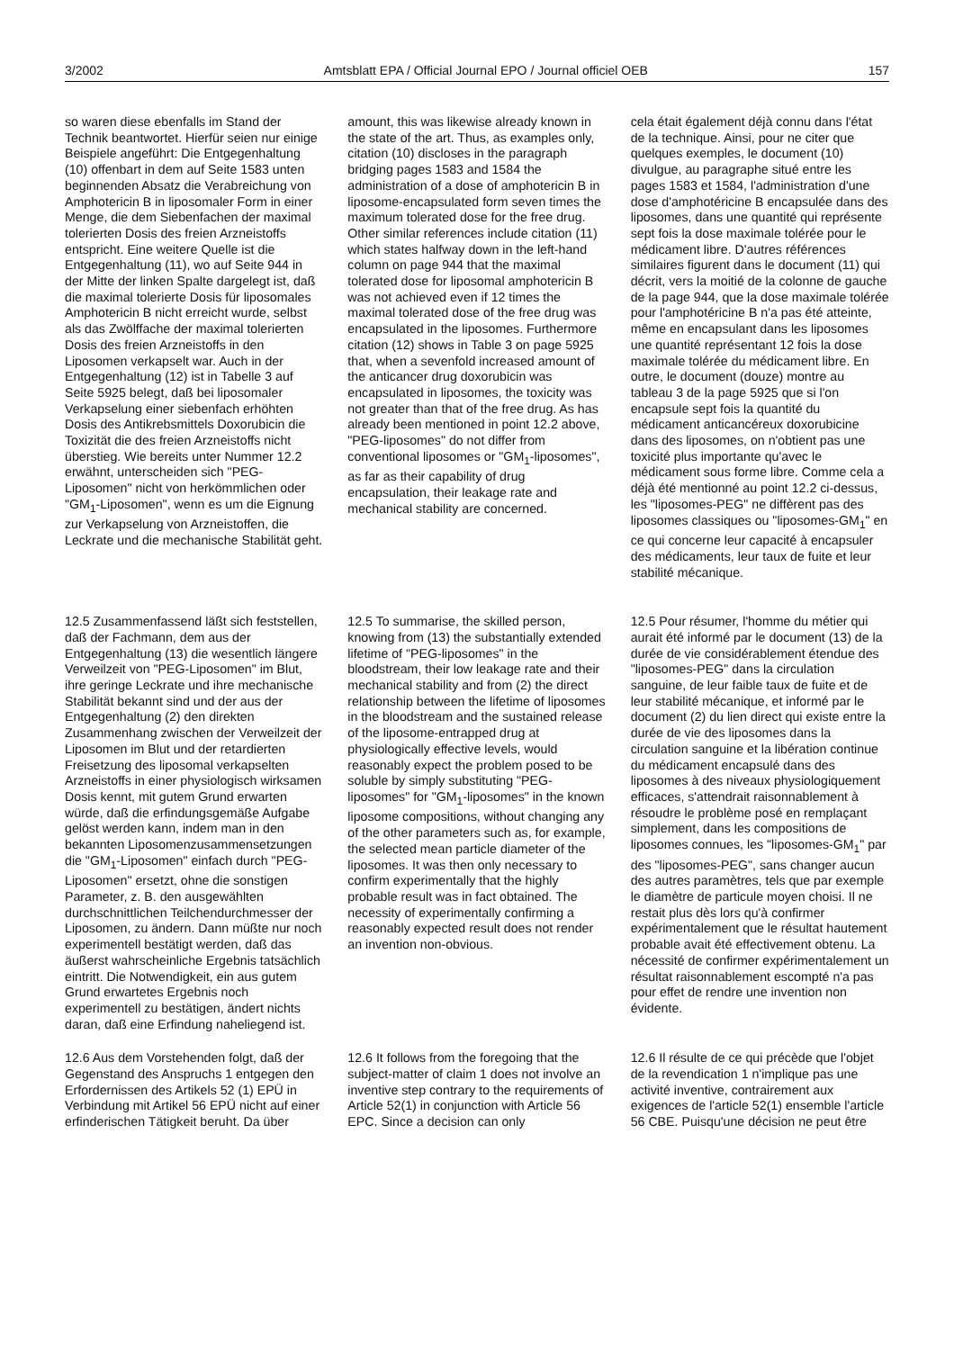3/2002 Amtsblatt EPA / Official Journal EPO / Journal officiel OEB 157
so waren diese ebenfalls im Stand der Technik beantwortet. Hierfür seien nur einige Beispiele angeführt: Die Entgegenhaltung (10) offenbart in dem auf Seite 1583 unten beginnenden Absatz die Verabreichung von Amphotericin B in liposomaler Form in einer Menge, die dem Siebenfachen der maximal tolerierten Dosis des freien Arzneistoffs entspricht. Eine weitere Quelle ist die Entgegenhaltung (11), wo auf Seite 944 in der Mitte der linken Spalte dargelegt ist, daß die maximal tolerierte Dosis für liposomales Amphotericin B nicht erreicht wurde, selbst als das Zwölffache der maximal tolerierten Dosis des freien Arzneistoffs in den Liposomen verkapselt war. Auch in der Entgegenhaltung (12) ist in Tabelle 3 auf Seite 5925 belegt, daß bei liposomaler Verkapselung einer siebenfach erhöhten Dosis des Antikrebsmittels Doxorubicin die Toxizität die des freien Arzneistoffs nicht überstieg. Wie bereits unter Nummer 12.2 erwähnt, unterscheiden sich "PEG-Liposomen" nicht von herkömmlichen oder "GM<sub>1</sub>-Liposomen", wenn es um die Eignung zur Verkapselung von Arzneistoffen, die Leckrate und die mechanische Stabilität geht.
amount, this was likewise already known in the state of the art. Thus, as examples only, citation (10) discloses in the paragraph bridging pages 1583 and 1584 the administration of a dose of amphotericin B in liposome-encapsulated form seven times the maximum tolerated dose for the free drug. Other similar references include citation (11) which states halfway down in the left-hand column on page 944 that the maximal tolerated dose for liposomal amphotericin B was not achieved even if 12 times the maximal tolerated dose of the free drug was encapsulated in the liposomes. Furthermore citation (12) shows in Table 3 on page 5925 that, when a sevenfold increased amount of the anticancer drug doxorubicin was encapsulated in liposomes, the toxicity was not greater than that of the free drug. As has already been mentioned in point 12.2 above, "PEG-liposomes" do not differ from conventional liposomes or "GM<sub>1</sub>-liposomes", as far as their capability of drug encapsulation, their leakage rate and mechanical stability are concerned.
cela était également déjà connu dans l'état de la technique. Ainsi, pour ne citer que quelques exemples, le document (10) divulgue, au paragraphe situé entre les pages 1583 et 1584, l'administration d'une dose d'amphotéricine B encapsulée dans des liposomes, dans une quantité qui représente sept fois la dose maximale tolérée pour le médicament libre. D'autres références similaires figurent dans le document (11) qui décrit, vers la moitié de la colonne de gauche de la page 944, que la dose maximale tolérée pour l'amphotéricine B n'a pas été atteinte, même en encapsulant dans les liposomes une quantité représentant 12 fois la dose maximale tolérée du médicament libre. En outre, le document (douze) montre au tableau 3 de la page 5925 que si l'on encapsule sept fois la quantité du médicament anticancéreux doxorubicine dans des liposomes, on n'obtient pas une toxicité plus importante qu'avec le médicament sous forme libre. Comme cela a déjà été mentionné au point 12.2 ci-dessus, les "liposomes-PEG" ne diffèrent pas des liposomes classiques ou "liposomes-GM<sub>1</sub>" en ce qui concerne leur capacité à encapsuler des médicaments, leur taux de fuite et leur stabilité mécanique.
12.5 Zusammenfassend läßt sich feststellen, daß der Fachmann, dem aus der Entgegenhaltung (13) die wesentlich längere Verweilzeit von "PEG-Liposomen" im Blut, ihre geringe Leckrate und ihre mechanische Stabilität bekannt sind und der aus der Entgegenhaltung (2) den direkten Zusammenhang zwischen der Verweilzeit der Liposomen im Blut und der retardierten Freisetzung des liposomal verkapselten Arzneistoffs in einer physiologisch wirksamen Dosis kennt, mit gutem Grund erwarten würde, daß die erfindungsgemäße Aufgabe gelöst werden kann, indem man in den bekannten Liposomenzusammensetzungen die "GM<sub>1</sub>-Liposomen" einfach durch "PEG-Liposomen" ersetzt, ohne die sonstigen Parameter, z. B. den ausgewählten durchschnittlichen Teilchendurchmesser der Liposomen, zu ändern. Dann müßte nur noch experimentell bestätigt werden, daß das äußerst wahrscheinliche Ergebnis tatsächlich eintritt. Die Notwendigkeit, ein aus gutem Grund erwartetes Ergebnis noch experimentell zu bestätigen, ändert nichts daran, daß eine Erfindung naheliegend ist.
12.5 To summarise, the skilled person, knowing from (13) the substantially extended lifetime of "PEG-liposomes" in the bloodstream, their low leakage rate and their mechanical stability and from (2) the direct relationship between the lifetime of liposomes in the bloodstream and the sustained release of the liposome-entrapped drug at physiologically effective levels, would reasonably expect the problem posed to be soluble by simply substituting "PEG-liposomes" for "GM<sub>1</sub>-liposomes" in the known liposome compositions, without changing any of the other parameters such as, for example, the selected mean particle diameter of the liposomes. It was then only necessary to confirm experimentally that the highly probable result was in fact obtained. The necessity of experimentally confirming a reasonably expected result does not render an invention non-obvious.
12.5 Pour résumer, l'homme du métier qui aurait été informé par le document (13) de la durée de vie considérablement étendue des "liposomes-PEG" dans la circulation sanguine, de leur faible taux de fuite et de leur stabilité mécanique, et informé par le document (2) du lien direct qui existe entre la durée de vie des liposomes dans la circulation sanguine et la libération continue du médicament encapsulé dans des liposomes à des niveaux physiologiquement efficaces, s'attendrait raisonnablement à résoudre le problème posé en remplaçant simplement, dans les compositions de liposomes connues, les "liposomes-GM<sub>1</sub>" par des "liposomes-PEG", sans changer aucun des autres paramètres, tels que par exemple le diamètre de particule moyen choisi. Il ne restait plus dès lors qu'à confirmer expérimentalement que le résultat hautement probable avait été effectivement obtenu. La nécessité de confirmer expérimentalement un résultat raisonnablement escompté n'a pas pour effet de rendre une invention non évidente.
12.6 Aus dem Vorstehenden folgt, daß der Gegenstand des Anspruchs 1 entgegen den Erfordernissen des Artikels 52 (1) EPÜ in Verbindung mit Artikel 56 EPÜ nicht auf einer erfinderischen Tätigkeit beruht. Da über
12.6 It follows from the foregoing that the subject-matter of claim 1 does not involve an inventive step contrary to the requirements of Article 52(1) in conjunction with Article 56 EPC. Since a decision can only
12.6 Il résulte de ce qui précède que l'objet de la revendication 1 n'implique pas une activité inventive, contrairement aux exigences de l'article 52(1) ensemble l'article 56 CBE. Puisqu'une décision ne peut être